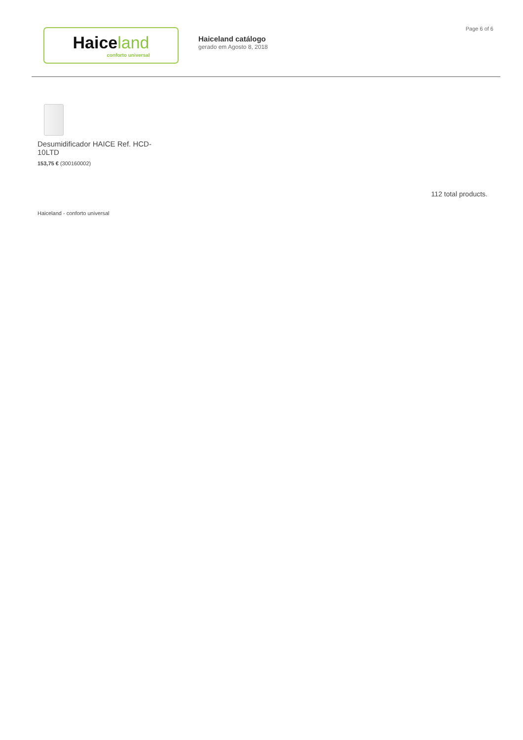Page 6 of 6
Haiceland
conforto universal
Haiceland catálogo
gerado em Agosto 8, 2018
Desumidificador HAICE Ref. HCD-10LTD
153,75 € (300160002)
112 total products.
Haiceland - conforto universal